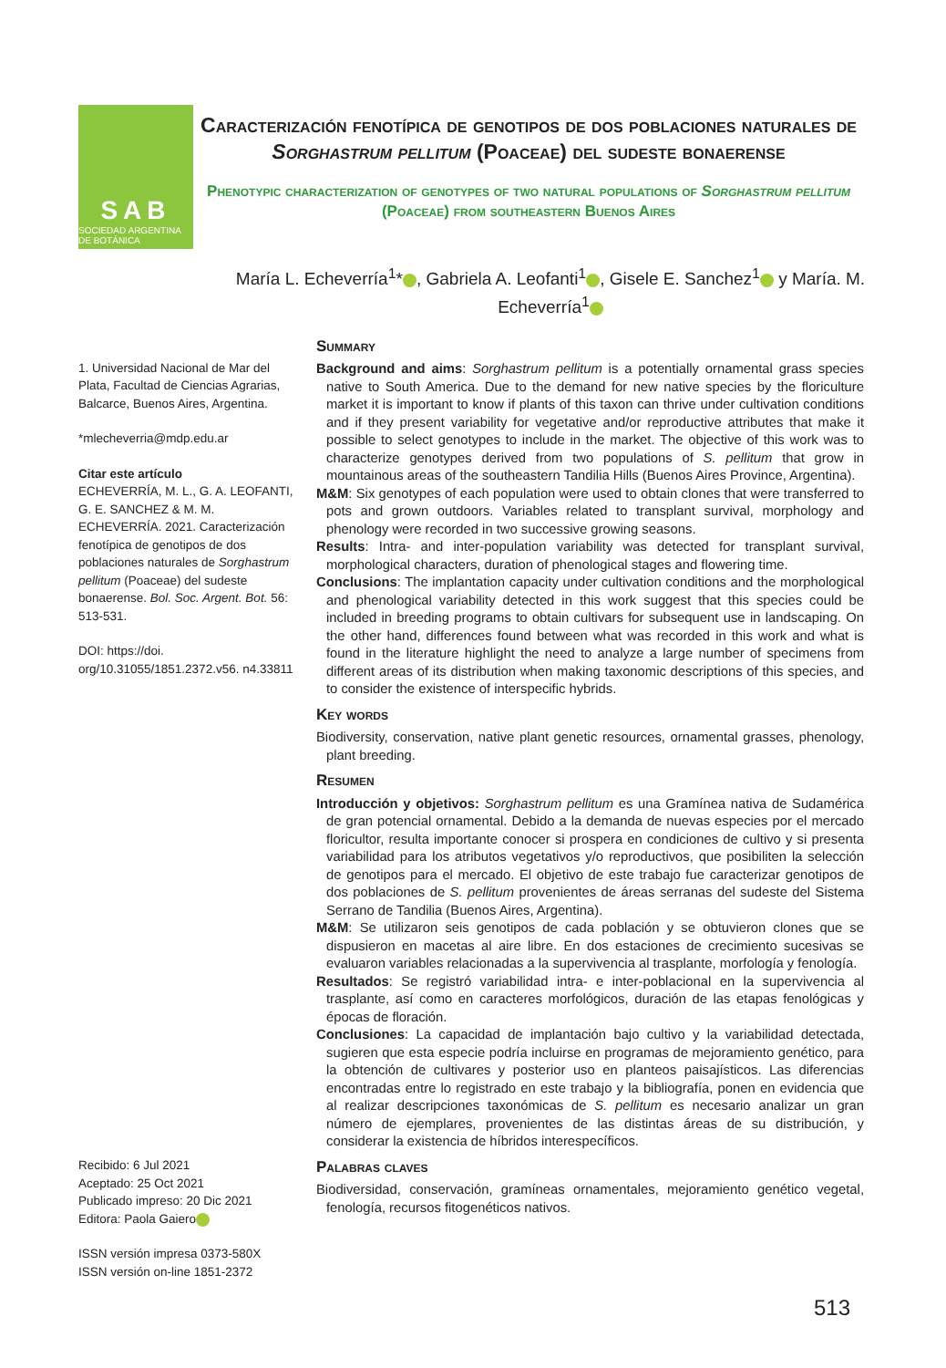SAB
SOCIEDAD ARGENTINA DE BOTÁNICA
Caracterización fenotípica de genotipos de dos poblaciones naturales de Sorghastrum pellitum (Poaceae) del sudeste bonaerense
Phenotypic characterization of genotypes of two natural populations of Sorghastrum pellitum (Poaceae) from southeastern Buenos Aires
María L. Echeverría<sup>1</sup>* , Gabriela A. Leofanti<sup>1</sup> , Gisele E. Sanchez<sup>1</sup> y María. M. Echeverría<sup>1</sup>
1. Universidad Nacional de Mar del Plata, Facultad de Ciencias Agrarias, Balcarce, Buenos Aires, Argentina.
*mlecheverria@mdp.edu.ar
Citar este artículo
ECHEVERRÍA, M. L., G. A. LEOFANTI, G. E. SANCHEZ & M. M. ECHEVERRÍA. 2021. Caracterización fenotípica de genotipos de dos poblaciones naturales de Sorghastrum pellitum (Poaceae) del sudeste bonaerense. Bol. Soc. Argent. Bot. 56: 513-531.
DOI: https://doi. org/10.31055/1851.2372.v56. n4.33811
Recibido: 6 Jul 2021
Aceptado: 25 Oct 2021
Publicado impreso: 20 Dic 2021
Editora: Paola Gaiero
ISSN versión impresa 0373-580X
ISSN versión on-line 1851-2372
Summary
Background and aims: Sorghastrum pellitum is a potentially ornamental grass species native to South America. Due to the demand for new native species by the floriculture market it is important to know if plants of this taxon can thrive under cultivation conditions and if they present variability for vegetative and/or reproductive attributes that make it possible to select genotypes to include in the market. The objective of this work was to characterize genotypes derived from two populations of S. pellitum that grow in mountainous areas of the southeastern Tandilia Hills (Buenos Aires Province, Argentina).
M&M: Six genotypes of each population were used to obtain clones that were transferred to pots and grown outdoors. Variables related to transplant survival, morphology and phenology were recorded in two successive growing seasons.
Results: Intra- and inter-population variability was detected for transplant survival, morphological characters, duration of phenological stages and flowering time.
Conclusions: The implantation capacity under cultivation conditions and the morphological and phenological variability detected in this work suggest that this species could be included in breeding programs to obtain cultivars for subsequent use in landscaping. On the other hand, differences found between what was recorded in this work and what is found in the literature highlight the need to analyze a large number of specimens from different areas of its distribution when making taxonomic descriptions of this species, and to consider the existence of interspecific hybrids.
Key words
Biodiversity, conservation, native plant genetic resources, ornamental grasses, phenology, plant breeding.
Resumen
Introducción y objetivos: Sorghastrum pellitum es una Gramínea nativa de Sudamérica de gran potencial ornamental. Debido a la demanda de nuevas especies por el mercado floricultor, resulta importante conocer si prospera en condiciones de cultivo y si presenta variabilidad para los atributos vegetativos y/o reproductivos, que posibiliten la selección de genotipos para el mercado. El objetivo de este trabajo fue caracterizar genotipos de dos poblaciones de S. pellitum provenientes de áreas serranas del sudeste del Sistema Serrano de Tandilia (Buenos Aires, Argentina).
M&M: Se utilizaron seis genotipos de cada población y se obtuvieron clones que se dispusieron en macetas al aire libre. En dos estaciones de crecimiento sucesivas se evaluaron variables relacionadas a la supervivencia al trasplante, morfología y fenología.
Resultados: Se registró variabilidad intra- e inter-poblacional en la supervivencia al trasplante, así como en caracteres morfológicos, duración de las etapas fenológicas y épocas de floración.
Conclusiones: La capacidad de implantación bajo cultivo y la variabilidad detectada, sugieren que esta especie podría incluirse en programas de mejoramiento genético, para la obtención de cultivares y posterior uso en planteos paisajísticos. Las diferencias encontradas entre lo registrado en este trabajo y la bibliografía, ponen en evidencia que al realizar descripciones taxonómicas de S. pellitum es necesario analizar un gran número de ejemplares, provenientes de las distintas áreas de su distribución, y considerar la existencia de híbridos interespecíficos.
Palabras claves
Biodiversidad, conservación, gramíneas ornamentales, mejoramiento genético vegetal, fenología, recursos fitogenéticos nativos.
513